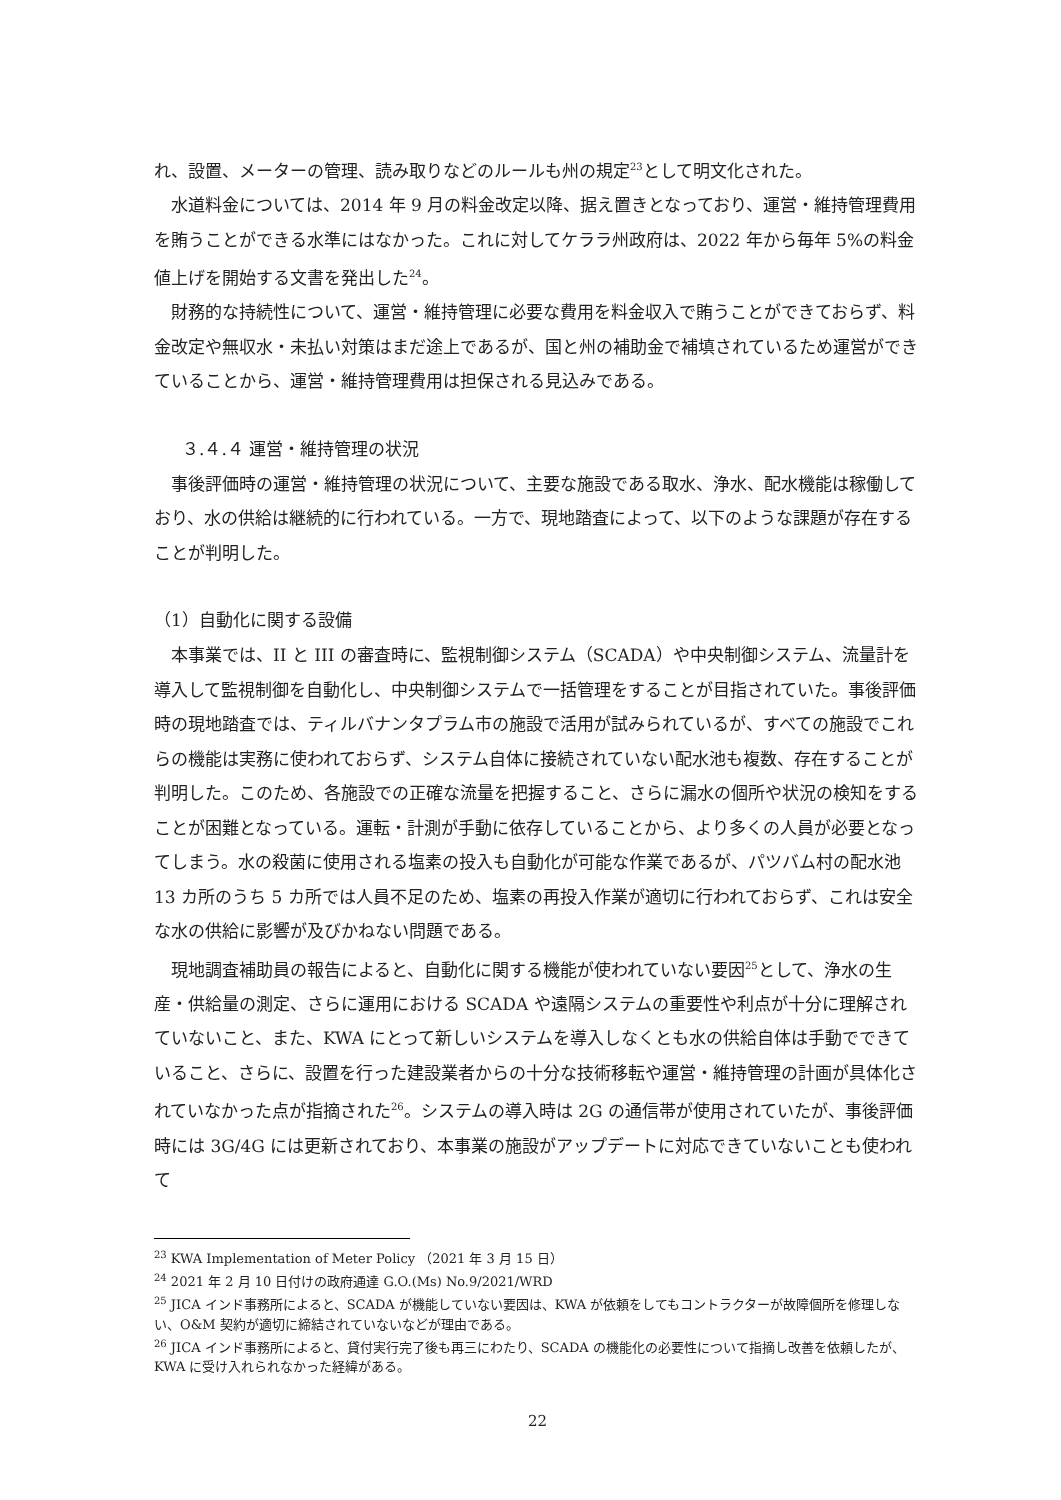れ、設置、メーターの管理、読み取りなどのルールも州の規定<sup>23</sup>として明文化された。
水道料金については、2014 年 9 月の料金改定以降、据え置きとなっており、運営・維持管理費用を賄うことができる水準にはなかった。これに対してケララ州政府は、2022 年から毎年 5%の料金値上げを開始する文書を発出した<sup>24</sup>。
財務的な持続性について、運営・維持管理に必要な費用を料金収入で賄うことができておらず、料金改定や無収水・未払い対策はまだ途上であるが、国と州の補助金で補填されているため運営ができていることから、運営・維持管理費用は担保される見込みである。
３.４.４ 運営・維持管理の状況
事後評価時の運営・維持管理の状況について、主要な施設である取水、浄水、配水機能は稼働しており、水の供給は継続的に行われている。一方で、現地踏査によって、以下のような課題が存在することが判明した。
（1）自動化に関する設備
本事業では、II と III の審査時に、監視制御システム（SCADA）や中央制御システム、流量計を導入して監視制御を自動化し、中央制御システムで一括管理をすることが目指されていた。事後評価時の現地踏査では、ティルバナンタプラム市の施設で活用が試みられているが、すべての施設でこれらの機能は実務に使われておらず、システム自体に接続されていない配水池も複数、存在することが判明した。このため、各施設での正確な流量を把握すること、さらに漏水の個所や状況の検知をすることが困難となっている。運転・計測が手動に依存していることから、より多くの人員が必要となってしまう。水の殺菌に使用される塩素の投入も自動化が可能な作業であるが、パツバム村の配水池 13 カ所のうち 5 カ所では人員不足のため、塩素の再投入作業が適切に行われておらず、これは安全な水の供給に影響が及びかねない問題である。
現地調査補助員の報告によると、自動化に関する機能が使われていない要因<sup>25</sup>として、浄水の生産・供給量の測定、さらに運用における SCADA や遠隔システムの重要性や利点が十分に理解されていないこと、また、KWA にとって新しいシステムを導入しなくとも水の供給自体は手動でできていること、さらに、設置を行った建設業者からの十分な技術移転や運営・維持管理の計画が具体化されていなかった点が指摘された<sup>26</sup>。システムの導入時は 2G の通信帯が使用されていたが、事後評価時には 3G/4G には更新されており、本事業の施設がアップデートに対応できていないことも使われて
<sup>23</sup> KWA Implementation of Meter Policy （2021 年 3 月 15 日）
<sup>24</sup> 2021 年 2 月 10 日付けの政府通達 G.O.(Ms) No.9/2021/WRD
<sup>25</sup> JICA インド事務所によると、SCADA が機能していない要因は、KWA が依頼をしてもコントラクターが故障個所を修理しない、O&M 契約が適切に締結されていないなどが理由である。
<sup>26</sup> JICA インド事務所によると、貸付実行完了後も再三にわたり、SCADA の機能化の必要性について指摘し改善を依頼したが、KWA に受け入れられなかった経緯がある。
22